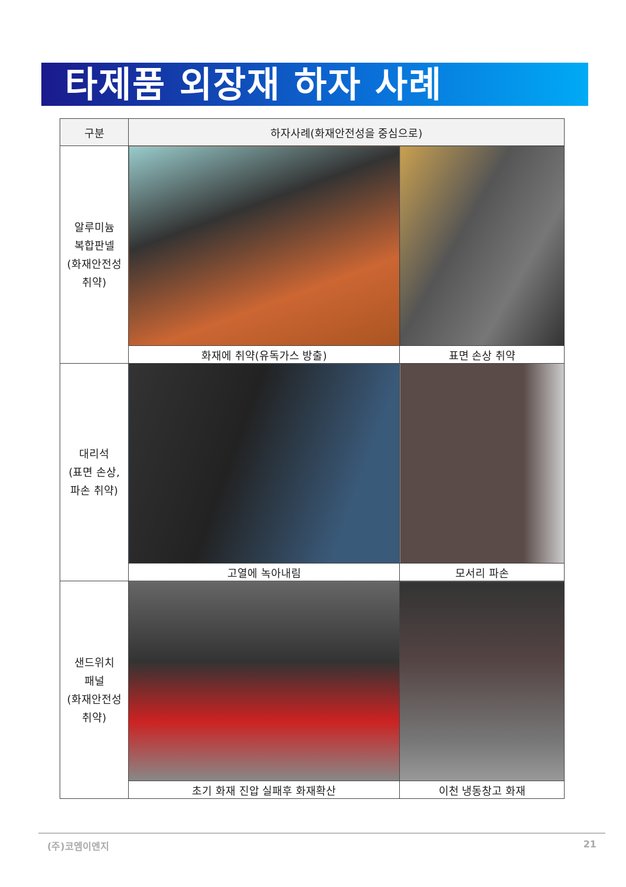타제품 외장재 하자 사례
| 구분 | 하자사례(화재안전성을 중심으로) | |
| --- | --- | --- |
| 알루미늄 복합판넬 (화재안전성 취약) | | |
| | 화재에 취약(유독가스 방출) | 표면 손상 취약 |
| 대리석 (표면 손상, 파손 취약) | | |
| | 고열에 녹아내림 | 모서리 파손 |
| 샌드위치 패널 (화재안전성 취약) | | |
| | 초기 화재 진압 실패후 화재확산 | 이천 냉동창고 화재 |
(주)코엠이엔지 21